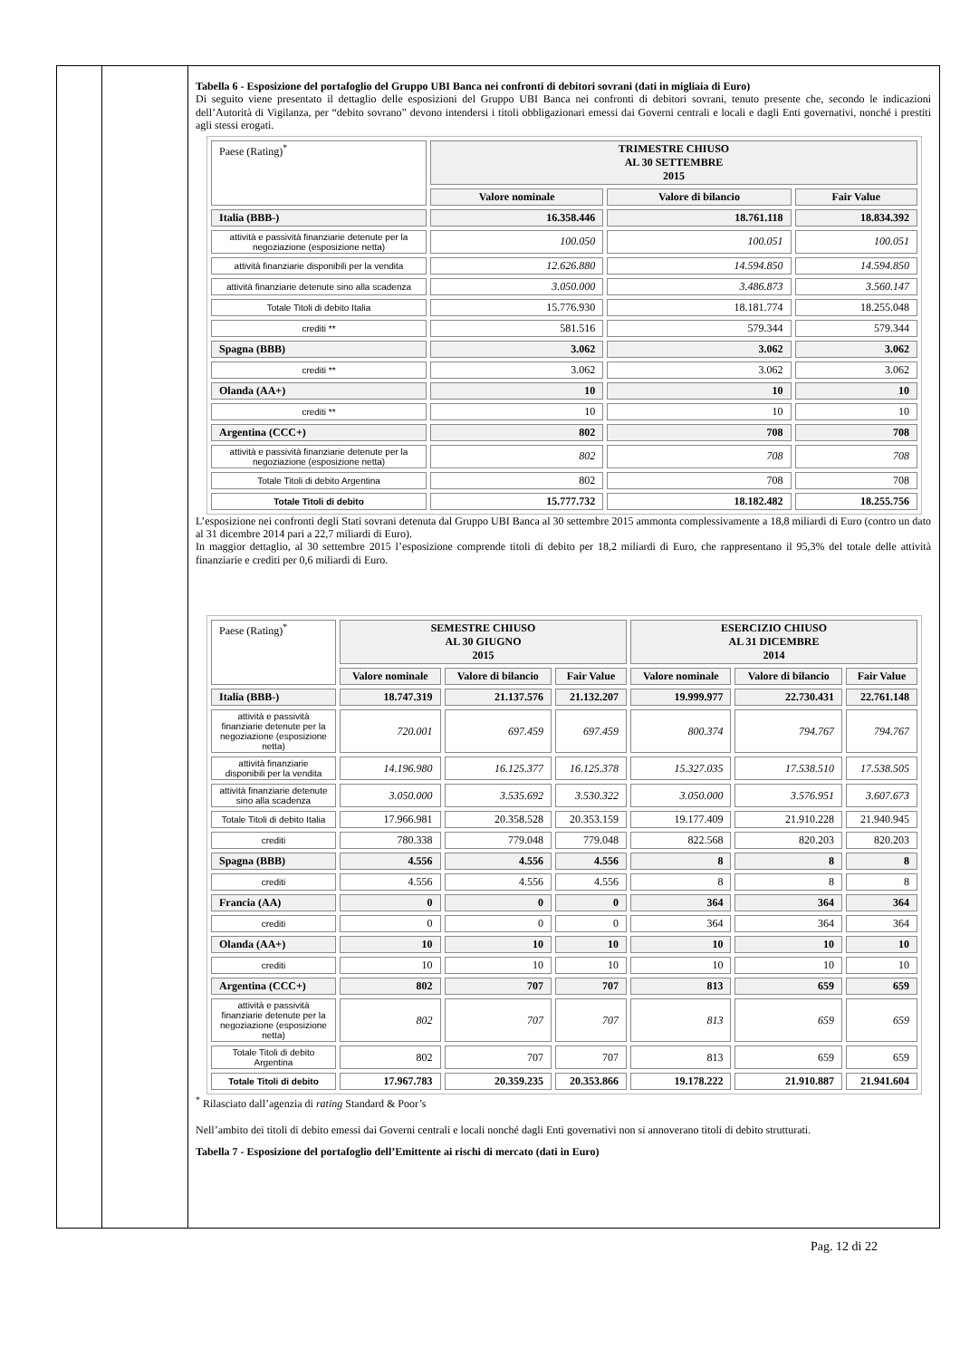Tabella 6 - Esposizione del portafoglio del Gruppo UBI Banca nei confronti di debitori sovrani (dati in migliaia di Euro)
Di seguito viene presentato il dettaglio delle esposizioni del Gruppo UBI Banca nei confronti di debitori sovrani, tenuto presente che, secondo le indicazioni dell’Autorità di Vigilanza, per “debito sovrano” devono intendersi i titoli obbligazionari emessi dai Governi centrali e locali e dagli Enti governativi, nonché i prestiti agli stessi erogati.
| Paese (Rating)<sup>*</sup> | TRIMESTRE CHIUSO AL 30 SETTEMBRE 2015 | | |
| | Valore nominale | Valore di bilancio | Fair Value |
| Italia (BBB-) | 16.358.446 | 18.761.118 | 18.834.392 |
| attività e passività finanziarie detenute per la negoziazione (esposizione netta) | 100.050 | 100.051 | 100.051 |
| attività finanziarie disponibili per la vendita | 12.626.880 | 14.594.850 | 14.594.850 |
| attività finanziarie detenute sino alla scadenza | 3.050.000 | 3.486.873 | 3.560.147 |
| Totale Titoli di debito Italia | 15.776.930 | 18.181.774 | 18.255.048 |
| crediti ** | 581.516 | 579.344 | 579.344 |
| Spagna (BBB) | 3.062 | 3.062 | 3.062 |
| crediti ** | 3.062 | 3.062 | 3.062 |
| Olanda (AA+) | 10 | 10 | 10 |
| crediti ** | 10 | 10 | 10 |
| Argentina (CCC+) | 802 | 708 | 708 |
| attività e passività finanziarie detenute per la negoziazione (esposizione netta) | 802 | 708 | 708 |
| Totale Titoli di debito Argentina | 802 | 708 | 708 |
| Totale Titoli di debito | 15.777.732 | 18.182.482 | 18.255.756 |
L’esposizione nei confronti degli Stati sovrani detenuta dal Gruppo UBI Banca al 30 settembre 2015 ammonta complessivamente a 18,8 miliardi di Euro (contro un dato al 31 dicembre 2014 pari a 22,7 miliardi di Euro).
In maggior dettaglio, al 30 settembre 2015 l’esposizione comprende titoli di debito per 18,2 miliardi di Euro, che rappresentano il 95,3% del totale delle attività finanziarie e crediti per 0,6 miliardi di Euro.
| Paese (Rating)<sup>*</sup> | SEMESTRE CHIUSO AL 30 GIUGNO 2015 | | | ESERCIZIO CHIUSO AL 31 DICEMBRE 2014 | | |
| | Valore nominale | Valore di bilancio | Fair Value | Valore nominale | Valore di bilancio | Fair Value |
| Italia (BBB-) | 18.747.319 | 21.137.576 | 21.132.207 | 19.999.977 | 22.730.431 | 22.761.148 |
| attività e passività finanziarie detenute per la negoziazione (esposizione netta) | 720.001 | 697.459 | 697.459 | 800.374 | 794.767 | 794.767 |
| attività finanziarie disponibili per la vendita | 14.196.980 | 16.125.377 | 16.125.378 | 15.327.035 | 17.538.510 | 17.538.505 |
| attività finanziarie detenute sino alla scadenza | 3.050.000 | 3.535.692 | 3.530.322 | 3.050.000 | 3.576.951 | 3.607.673 |
| Totale Titoli di debito Italia | 17.966.981 | 20.358.528 | 20.353.159 | 19.177.409 | 21.910.228 | 21.940.945 |
| crediti | 780.338 | 779.048 | 779.048 | 822.568 | 820.203 | 820.203 |
| Spagna (BBB) | 4.556 | 4.556 | 4.556 | 8 | 8 | 8 |
| crediti | 4.556 | 4.556 | 4.556 | 8 | 8 | 8 |
| Francia (AA) | 0 | 0 | 0 | 364 | 364 | 364 |
| crediti | 0 | 0 | 0 | 364 | 364 | 364 |
| Olanda (AA+) | 10 | 10 | 10 | 10 | 10 | 10 |
| crediti | 10 | 10 | 10 | 10 | 10 | 10 |
| Argentina (CCC+) | 802 | 707 | 707 | 813 | 659 | 659 |
| attività e passività finanziarie detenute per la negoziazione (esposizione netta) | 802 | 707 | 707 | 813 | 659 | 659 |
| Totale Titoli di debito Argentina | 802 | 707 | 707 | 813 | 659 | 659 |
| Totale Titoli di debito | 17.967.783 | 20.359.235 | 20.353.866 | 19.178.222 | 21.910.887 | 21.941.604 |
<sup>*</sup> Rilasciato dall’agenzia di rating Standard & Poor’s
Nell’ambito dei titoli di debito emessi dai Governi centrali e locali nonché dagli Enti governativi non si annoverano titoli di debito strutturati.
Tabella 7 - Esposizione del portafoglio dell’Emittente ai rischi di mercato (dati in Euro)
Pag. 12 di 22